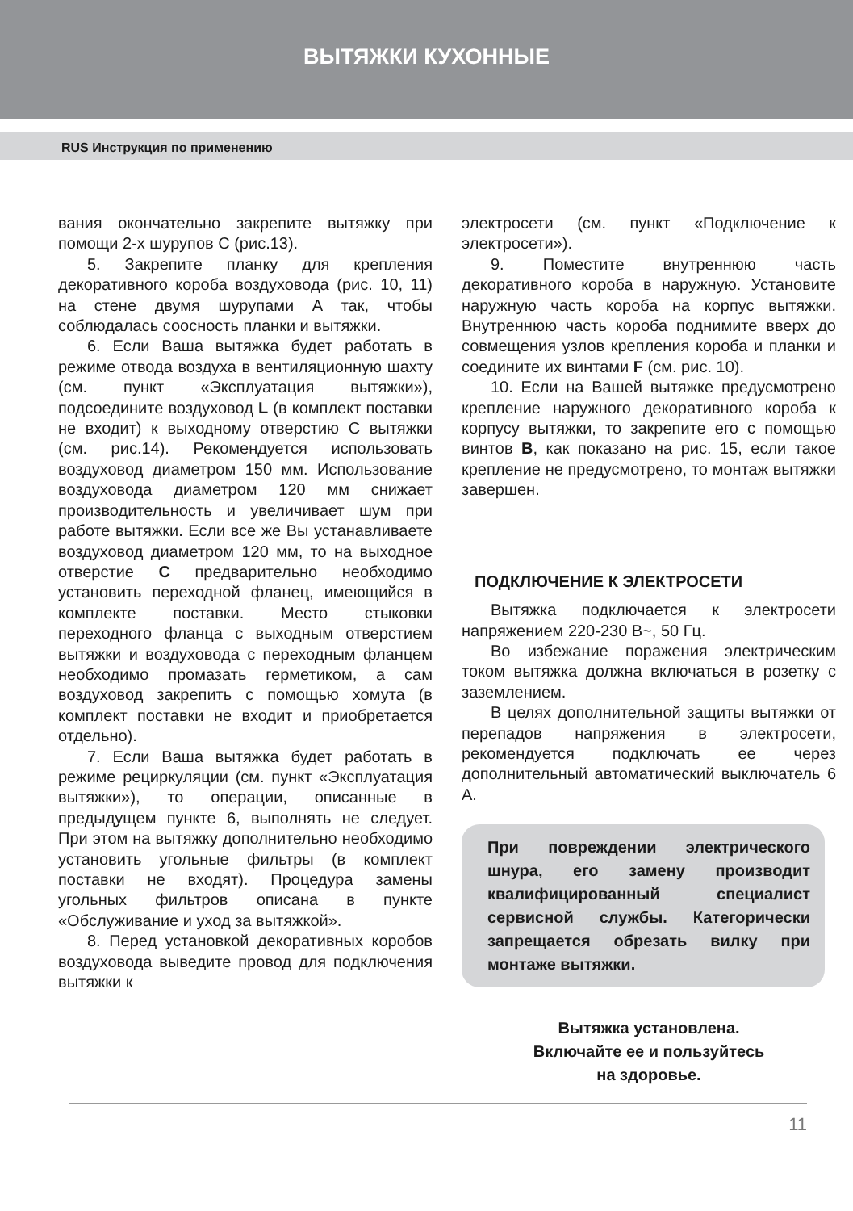ВЫТЯЖКИ КУХОННЫЕ
RUS Инструкция по применению
вания окончательно закрепите вытяжку при помощи 2-х шурупов С (рис.13).
5. Закрепите планку для крепления декоративного короба воздуховода (рис. 10, 11) на стене двумя шурупами А так, чтобы соблюдалась соосность планки и вытяжки.
6. Если Ваша вытяжка будет работать в режиме отвода воздуха в вентиляционную шахту (см. пункт «Эксплуатация вытяжки»), подсоедините воздуховод L (в комплект поставки не входит) к выходному отверстию С вытяжки (см. рис.14). Рекомендуется использовать воздуховод диаметром 150 мм. Использование воздуховода диаметром 120 мм снижает производительность и увеличивает шум при работе вытяжки. Если все же Вы устанавливаете воздуховод диаметром 120 мм, то на выходное отверстие C предварительно необходимо установить переходной фланец, имеющийся в комплекте поставки. Место стыковки переходного фланца с выходным отверстием вытяжки и воздуховода с переходным фланцем необходимо промазать герметиком, а сам воздуховод закрепить с помощью хомута (в комплект поставки не входит и приобретается отдельно).
7. Если Ваша вытяжка будет работать в режиме рециркуляции (см. пункт «Эксплуатация вытяжки»), то операции, описанные в предыдущем пункте 6, выполнять не следует. При этом на вытяжку дополнительно необходимо установить угольные фильтры (в комплект поставки не входят). Процедура замены угольных фильтров описана в пункте «Обслуживание и уход за вытяжкой».
8. Перед установкой декоративных коробов воздуховода выведите провод для подключения вытяжки к
электросети (см. пункт «Подключение к электросети»).
9. Поместите внутреннюю часть декоративного короба в наружную. Установите наружную часть короба на корпус вытяжки. Внутреннюю часть короба поднимите вверх до совмещения узлов крепления короба и планки и соедините их винтами F (см. рис. 10).
10. Если на Вашей вытяжке предусмотрено крепление наружного декоративного короба к корпусу вытяжки, то закрепите его с помощью винтов B, как показано на рис. 15, если такое крепление не предусмотрено, то монтаж вытяжки завершен.
ПОДКЛЮЧЕНИЕ К ЭЛЕКТРОСЕТИ
Вытяжка подключается к электросети напряжением 220-230 В~, 50 Гц.
Во избежание поражения электрическим током вытяжка должна включаться в розетку с заземлением.
В целях дополнительной защиты вытяжки от перепадов напряжения в электросети, рекомендуется подключать ее через дополнительный автоматический выключатель 6 А.
При повреждении электрического шнура, его замену производит квалифицированный специалист сервисной службы. Категорически запрещается обрезать вилку при монтаже вытяжки.
Вытяжка установлена.
Включайте ее и пользуйтесь
на здоровье.
11